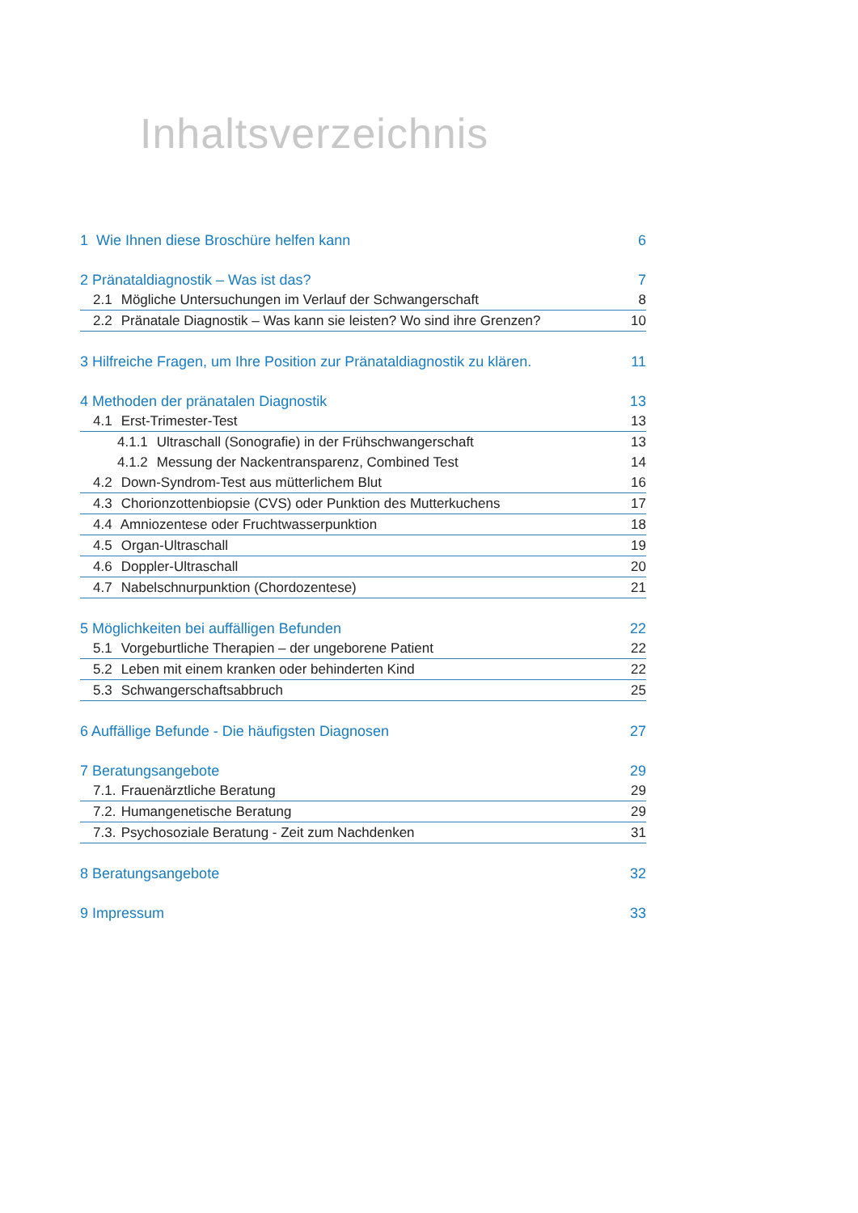Inhaltsverzeichnis
1 Wie Ihnen diese Broschüre helfen kann 6
2 Pränataldiagnostik – Was ist das? 7
2.1 Mögliche Untersuchungen im Verlauf der Schwangerschaft 8
2.2 Pränatale Diagnostik – Was kann sie leisten? Wo sind ihre Grenzen? 10
3 Hilfreiche Fragen, um Ihre Position zur Pränataldiagnostik zu klären. 11
4 Methoden der pränatalen Diagnostik 13
4.1 Erst-Trimester-Test 13
4.1.1 Ultraschall (Sonografie) in der Frühschwangerschaft 13
4.1.2 Messung der Nackentransparenz, Combined Test 14
4.2 Down-Syndrom-Test aus mütterlichem Blut 16
4.3 Chorionzottenbiopsie (CVS) oder Punktion des Mutterkuchens 17
4.4 Amniozentese oder Fruchtwasserpunktion 18
4.5 Organ-Ultraschall 19
4.6 Doppler-Ultraschall 20
4.7 Nabelschnurpunktion (Chordozentese) 21
5 Möglichkeiten bei auffälligen Befunden 22
5.1 Vorgeburtliche Therapien – der ungeborene Patient 22
5.2 Leben mit einem kranken oder behinderten Kind 22
5.3 Schwangerschaftsabbruch 25
6 Auffällige Befunde - Die häufigsten Diagnosen 27
7 Beratungsangebote 29
7.1. Frauenärztliche Beratung 29
7.2. Humangenetische Beratung 29
7.3. Psychosoziale Beratung - Zeit zum Nachdenken 31
8 Beratungsangebote 32
9 Impressum 33